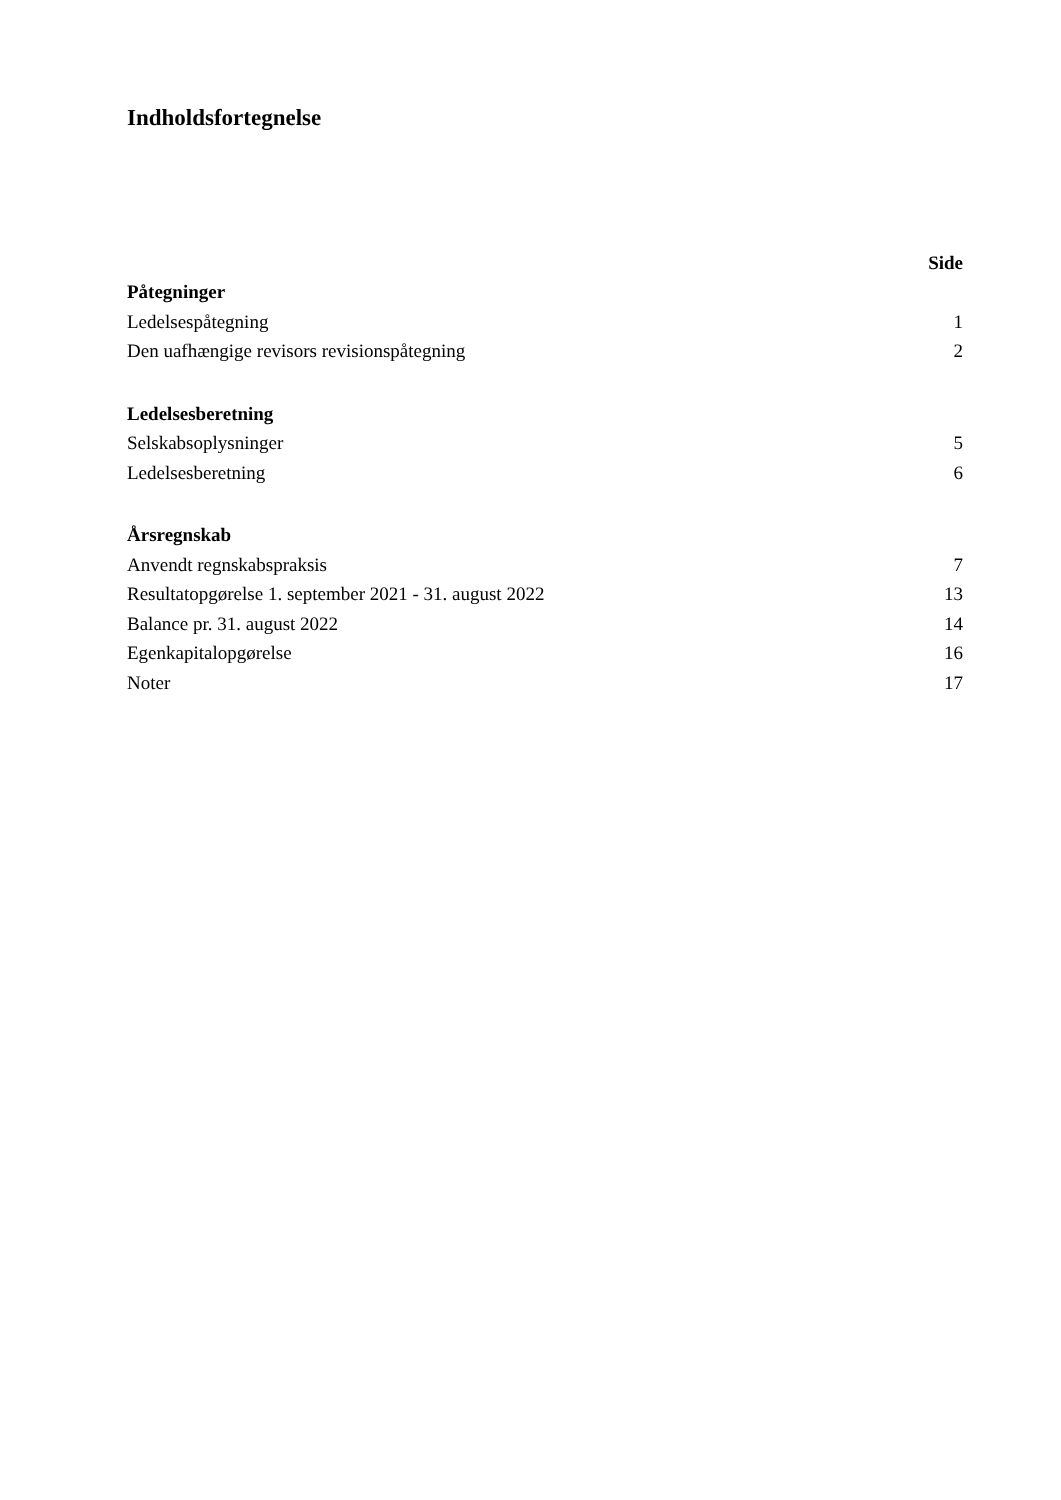Indholdsfortegnelse
| | Side |
| Påtegninger | |
| Ledelsespåtegning | 1 |
| Den uafhængige revisors revisionspåtegning | 2 |
| Ledelsesberetning | |
| Selskabsoplysninger | 5 |
| Ledelsesberetning | 6 |
| Årsregnskab | |
| Anvendt regnskabspraksis | 7 |
| Resultatopgørelse 1. september 2021 - 31. august 2022 | 13 |
| Balance pr. 31. august 2022 | 14 |
| Egenkapitalopgørelse | 16 |
| Noter | 17 |